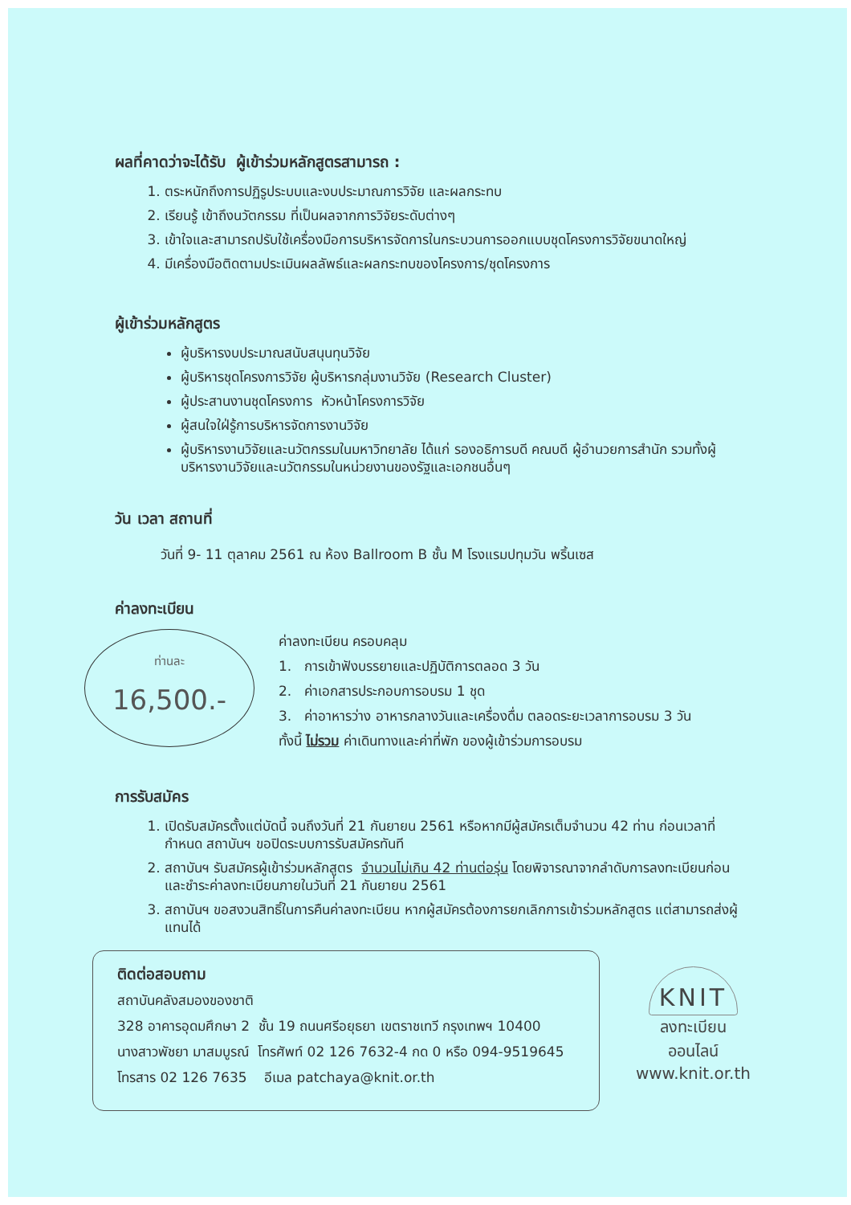ผลที่คาดว่าจะได้รับ ผู้เข้าร่วมหลักสูตรสามารถ :
1. ตระหนักถึงการปฏิรูประบบและงบประมาณการวิจัย และผลกระทบ
2. เรียนรู้ เข้าถึงนวัตกรรม ที่เป็นผลจากการวิจัยระดับต่างๆ
3. เข้าใจและสามารถปรับใช้เครื่องมือการบริหารจัดการในกระบวนการออกแบบชุดโครงการวิจัยขนาดใหญ่
4. มีเครื่องมือติดตามประเมินผลลัพธ์และผลกระทบของโครงการ/ชุดโครงการ
ผู้เข้าร่วมหลักสูตร
ผู้บริหารงบประมาณสนับสนุนทุนวิจัย
ผู้บริหารชุดโครงการวิจัย ผู้บริหารกลุ่มงานวิจัย (Research Cluster)
ผู้ประสานงานชุดโครงการ หัวหน้าโครงการวิจัย
ผู้สนใจใฝ่รู้การบริหารจัดการงานวิจัย
ผู้บริหารงานวิจัยและนวัตกรรมในมหาวิทยาลัย ได้แก่ รองอธิการบดี คณบดี ผู้อำนวยการสำนัก รวมทั้งผู้บริหารงานวิจัยและนวัตกรรมในหน่วยงานของรัฐและเอกชนอื่นๆ
วัน เวลา สถานที่
วันที่ 9- 11 ตุลาคม 2561 ณ ห้อง Ballroom B ชั้น M โรงแรมปทุมวัน พริ้นเซส
ค่าลงทะเบียน
ท่านละ
16,500.-
ค่าลงทะเบียน ครอบคลุม
1. การเข้าฟังบรรยายและปฏิบัติการตลอด 3 วัน
2. ค่าเอกสารประกอบการอบรม 1 ชุด
3. ค่าอาหารว่าง อาหารกลางวันและเครื่องดื่ม ตลอดระยะเวลาการอบรม 3 วัน
ทั้งนี้ ไม่รวม ค่าเดินทางและค่าที่พัก ของผู้เข้าร่วมการอบรม
การรับสมัคร
1. เปิดรับสมัครตั้งแต่บัดนี้ จนถึงวันที่ 21 กันยายน 2561 หรือหากมีผู้สมัครเต็มจำนวน 42 ท่าน ก่อนเวลาที่กำหนด สถาบันฯ ขอปิดระบบการรับสมัครทันที
2. สถาบันฯ รับสมัครผู้เข้าร่วมหลักสูตร จำนวนไม่เกิน 42 ท่านต่อรุ่น โดยพิจารณาจากลำดับการลงทะเบียนก่อน และชำระค่าลงทะเบียนภายในวันที่ 21 กันยายน 2561
3. สถาบันฯ ขอสงวนสิทธิ์ในการคืนค่าลงทะเบียน หากผู้สมัครต้องการยกเลิกการเข้าร่วมหลักสูตร แต่สามารถส่งผู้แทนได้
ติดต่อสอบถาม
สถาบันคลังสมองของชาติ
328 อาคารอุดมศึกษา 2 ชั้น 19 ถนนศรีอยุธยา เขตราชเทวี กรุงเทพฯ 10400
นางสาวพัชยา มาสมบูรณ์ โทรศัพท์ 02 126 7632-4 กด 0 หรือ 094-9519645
โทรสาร 02 126 7635 อีเมล patchaya@knit.or.th
KNIT
ลงทะเบียนออนไลน์
www.knit.or.th